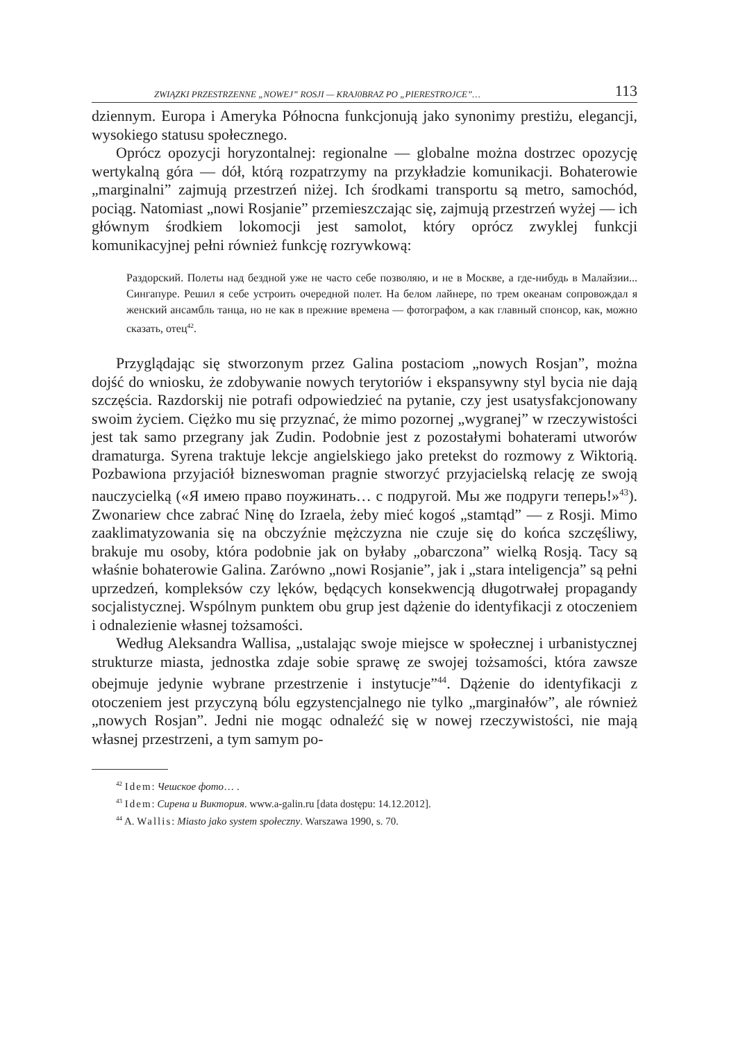ZWIĄZKI PRZESTRZENNE „NOWEJ” ROSJI — KRAJ0BRAZ PO „PIERESTROJCE”… 113
dziennym. Europa i Ameryka Północna funkcjonują jako synonimy prestiżu, elegancji, wysokiego statusu społecznego.
Oprócz opozycji horyzontalnej: regionalne — globalne można dostrzec opozycję wertykalną góra — dół, którą rozpatrzymy na przykładzie komunikacji. Bohaterowie „marginalni” zajmują przestrzeń niżej. Ich środkami transportu są metro, samochód, pociąg. Natomiast „nowi Rosjanie” przemieszczając się, zajmują przestrzeń wyżej — ich głównym środkiem lokomocji jest samolot, który oprócz zwyklej funkcji komunikacyjnej pełni również funkcję rozrywkową:
Раздорский. Полеты над бездной уже не часто себе позволяю, и не в Москве, а где-нибудь в Малайзии... Сингапуре. Решил я себе устроить очередной полет. На белом лайнере, по трем океанам сопровождал я женский ансамбль танца, но не как в прежние времена — фотографом, а как главный спонсор, как, можно сказать, отец<sup>42</sup>.
Przyglądając się stworzonym przez Galina postaciom „nowych Rosjan”, można dojść do wniosku, że zdobywanie nowych terytoriów i ekspansywny styl bycia nie dają szczęścia. Razdorskij nie potrafi odpowiedzieć na pytanie, czy jest usatysfakcjonowany swoim życiem. Ciężko mu się przyznać, że mimo pozornej „wygranej” w rzeczywistości jest tak samo przegrany jak Zudin. Podobnie jest z pozostałymi bohaterami utworów dramaturga. Syrena traktuje lekcje angielskiego jako pretekst do rozmowy z Wiktorią. Pozbawiona przyjaciół bizneswoman pragnie stworzyć przyjacielską relację ze swoją nauczycielką («Я имею право поужинать… с подругой. Мы же подруги теперь!»<sup>43</sup>). Zwonariew chce zabrać Ninę do Izraela, żeby mieć kogoś „stamtąd” — z Rosji. Mimo zaaklimatyzowania się na obczyźnie mężczyzna nie czuje się do końca szczęśliwy, brakuje mu osoby, która podobnie jak on byłaby „obarczona” wielką Rosją. Tacy są właśnie bohaterowie Galina. Zarówno „nowi Rosjanie”, jak i „stara inteligencja” są pełni uprzedzeń, kompleksów czy lęków, będących konsekwencją długotrwałej propagandy socjalistycznej. Wspólnym punktem obu grup jest dążenie do identyfikacji z otoczeniem i odnalezienie własnej tożsamości.
Według Aleksandra Wallisa, „ustalając swoje miejsce w społecznej i urbanistycznej strukturze miasta, jednostka zdaje sobie sprawę ze swojej tożsamości, która zawsze obejmuje jedynie wybrane przestrzenie i instytucje”<sup>44</sup>. Dążenie do identyfikacji z otoczeniem jest przyczyną bólu egzystencjalnego nie tylko „marginałów”, ale również „nowych Rosjan”. Jedni nie mogąc odnaleźć się w nowej rzeczywistości, nie mają własnej przestrzeni, a tym samym po-
<sup>42</sup> Idem: Чешское фото… .
<sup>43</sup> Idem: Сирена и Виктория. www.a-galin.ru [data dostępu: 14.12.2012].
<sup>44</sup> A. Wallis: Miasto jako system społeczny. Warszawa 1990, s. 70.